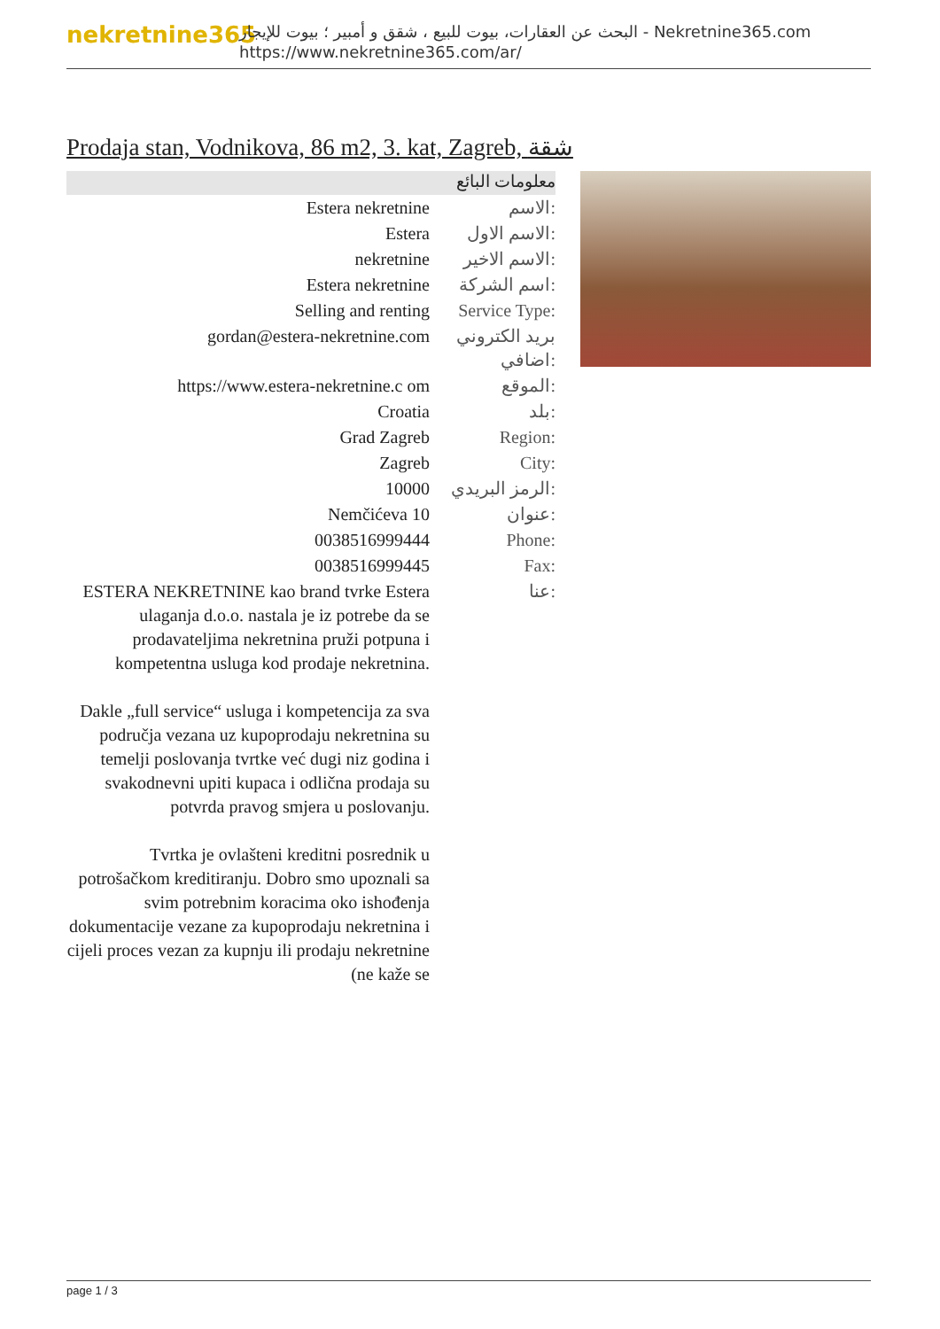nekretnine365
البحث عن العقارات، بيوت للبيع ، شقق و أمبير ؛ بيوت للإيجار - Nekretnine365.com
https://www.nekretnine365.com/ar/
Prodaja stan, Vodnikova, 86 m2, 3. kat, Zagreb, شقة
معلومات البائع
| Estera nekretnine | الاسم: |
| Estera | الاسم الاول: |
| nekretnine | الاسم الاخير: |
| Estera nekretnine | اسم الشركة: |
| Selling and renting | Service Type: |
| gordan@estera-nekretnine.com | بريد الكتروني اضافي: |
| https://www.estera-nekretnine.c om | الموقع: |
| Croatia | بلد: |
| Grad Zagreb | Region: |
| Zagreb | City: |
| 10000 | الرمز البريدي: |
| Nemčićeva 10 | عنوان: |
| 0038516999444 | Phone: |
| 0038516999445 | Fax: |
| ESTERA NEKRETNINE kao brand tvrke Estera ulaganja d.o.o. nastala je iz potrebe da se prodavateljima nekretnina pruži potpuna i kompetentna usluga kod prodaje nekretnina. Dakle „full service“ usluga i kompetencija za sva područja vezana uz kupoprodaju nekretnina su temelji poslovanja tvrtke već dugi niz godina i svakodnevni upiti kupaca i odlična prodaja su potvrda pravog smjera u poslovanju. Tvrtka je ovlašteni kreditni posrednik u potrošačkom kreditiranju. Dobro smo upoznali sa svim potrebnim koracima oko ishođenja dokumentacije vezane za kupoprodaju nekretnina i cijeli proces vezan za kupnju ili prodaju nekretnine (ne kaže se | عنا: |
page 1 / 3